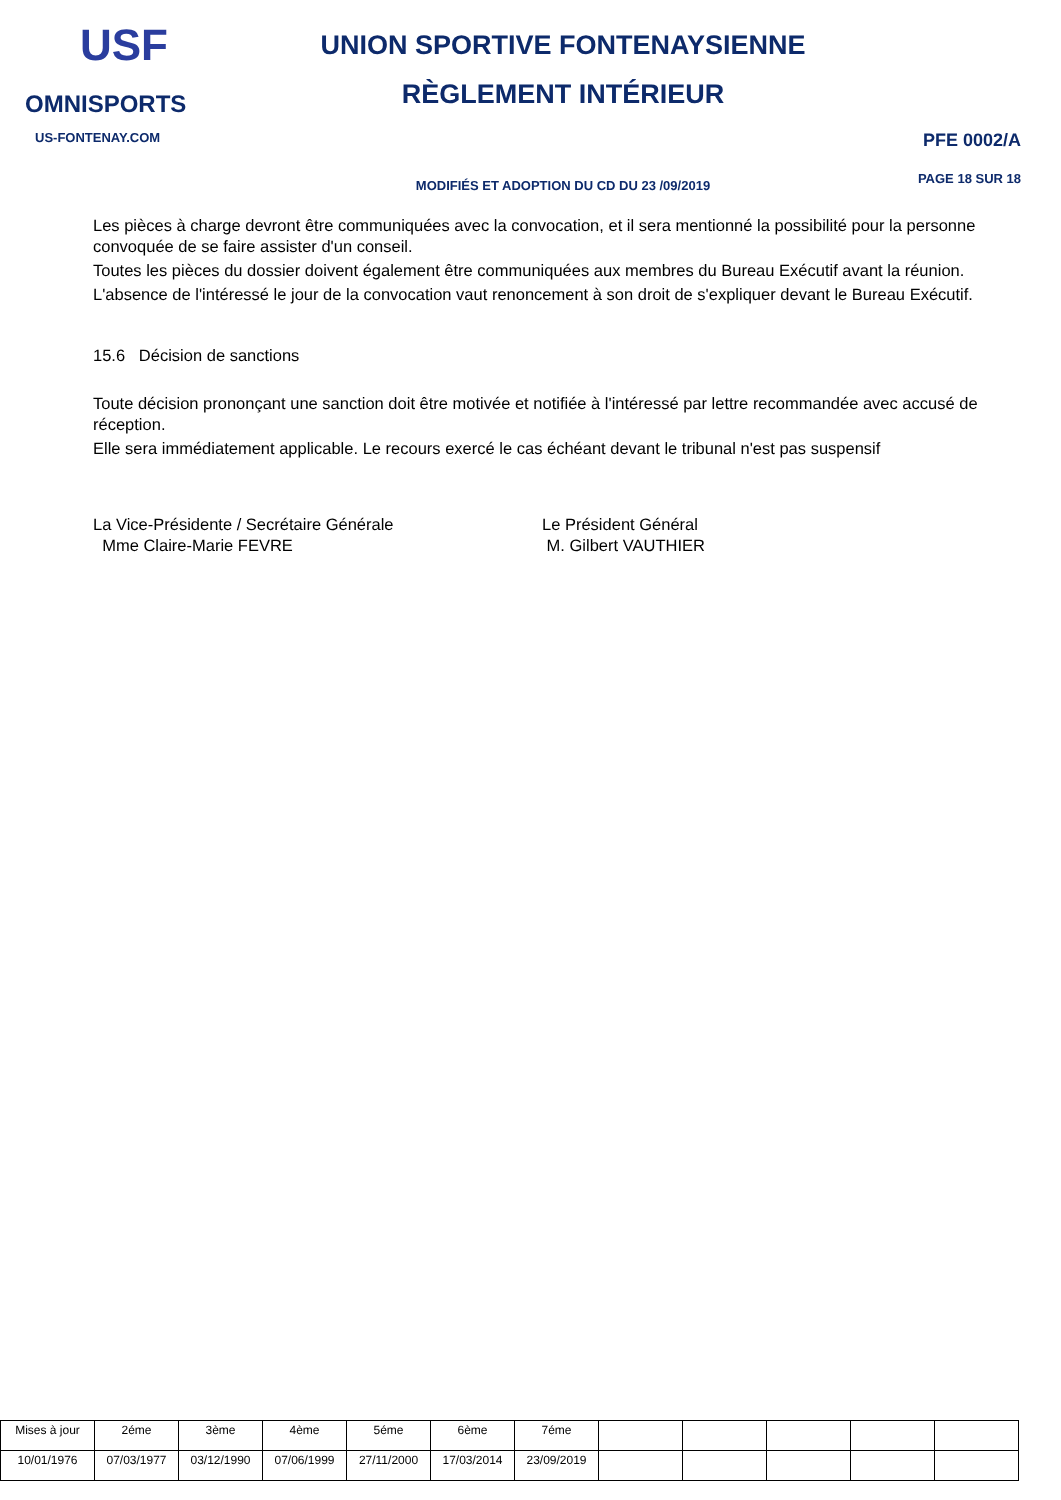USF
OMNISPORTS
US-FONTENAY.COM
UNION SPORTIVE FONTENAYSIENNE
RÈGLEMENT INTÉRIEUR
MODIFIÉS ET ADOPTION DU CD DU 23 /09/2019
PFE 0002/A
PAGE 18 SUR 18
Les pièces à charge devront être communiquées avec la convocation, et il sera mentionné la possibilité pour la personne convoquée de se faire assister d'un conseil.
Toutes les pièces du dossier doivent également être communiquées aux membres du Bureau Exécutif avant la réunion.
L'absence de l'intéressé le jour de la convocation vaut renoncement à son droit de s'expliquer devant le Bureau Exécutif.
15.6 Décision de sanctions
Toute décision prononçant une sanction doit être motivée et notifiée à l'intéressé par lettre recommandée avec accusé de réception.
Elle sera immédiatement applicable. Le recours exercé le cas échéant devant le tribunal n'est pas suspensif
La Vice-Présidente / Secrétaire Générale
Mme Claire-Marie FEVRE
Le Président Général
M. Gilbert VAUTHIER
| Mises à jour | 2éme | 3ème | 4ème | 5éme | 6ème | 7éme | | | | | |
| 10/01/1976 | 07/03/1977 | 03/12/1990 | 07/06/1999 | 27/11/2000 | 17/03/2014 | 23/09/2019 | | | | | |